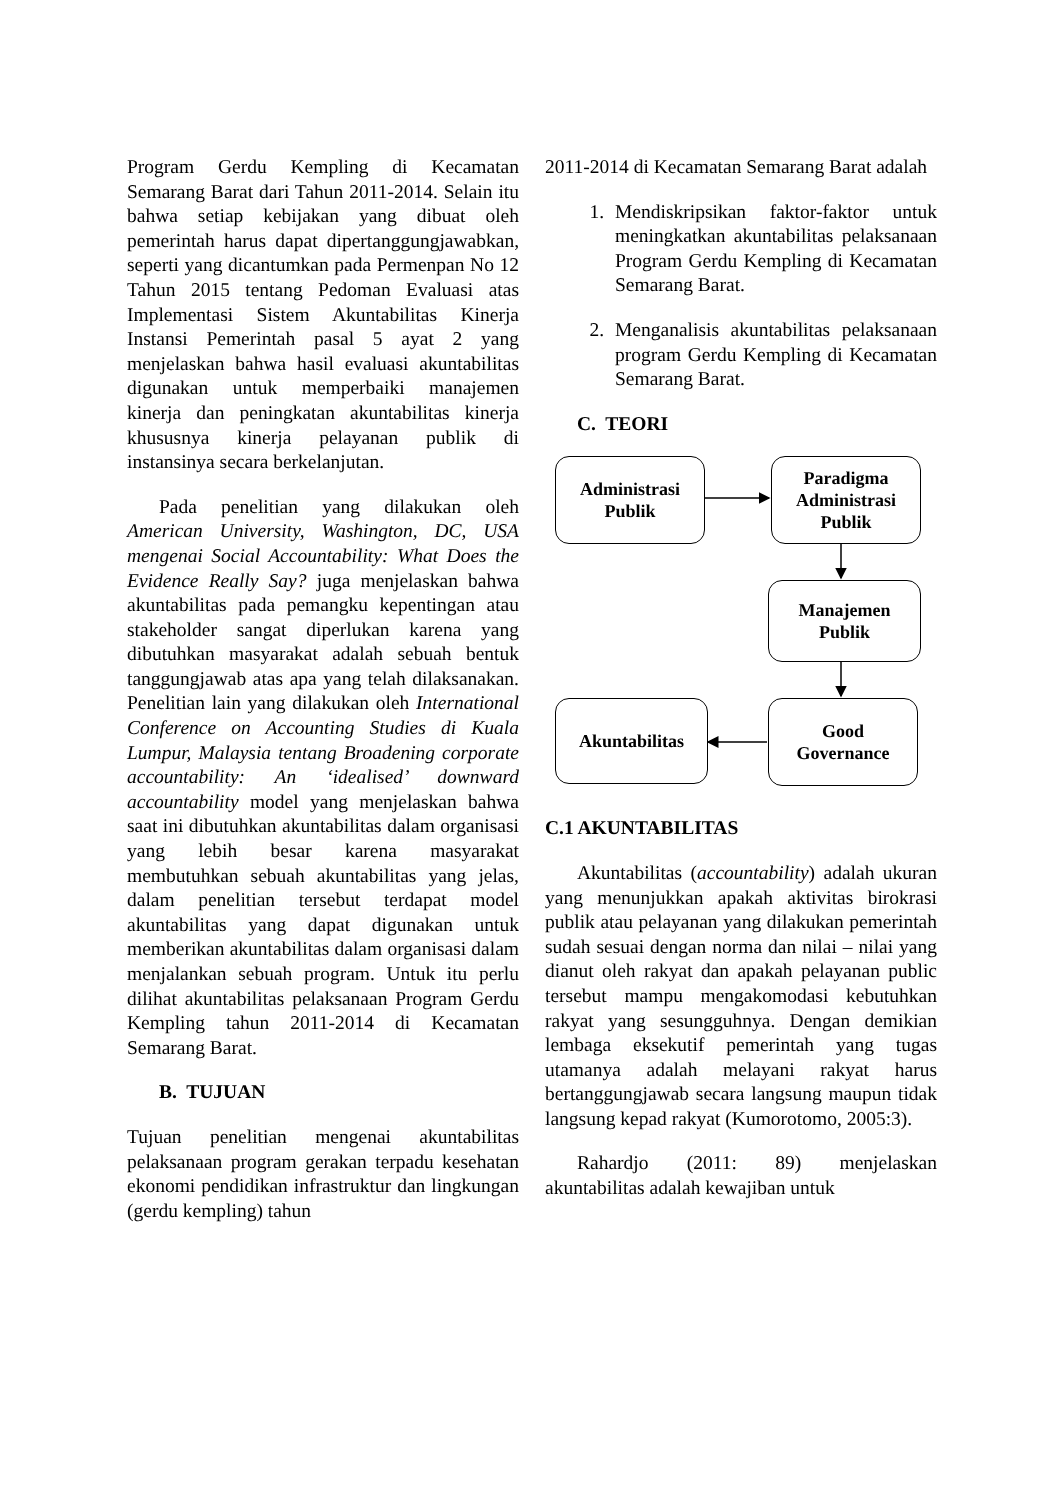Program Gerdu Kempling di Kecamatan Semarang Barat dari Tahun 2011-2014. Selain itu bahwa setiap kebijakan yang dibuat oleh pemerintah harus dapat dipertanggungjawabkan, seperti yang dicantumkan pada Permenpan No 12 Tahun 2015 tentang Pedoman Evaluasi atas Implementasi Sistem Akuntabilitas Kinerja Instansi Pemerintah pasal 5 ayat 2 yang menjelaskan bahwa hasil evaluasi akuntabilitas digunakan untuk memperbaiki manajemen kinerja dan peningkatan akuntabilitas kinerja khususnya kinerja pelayanan publik di instansinya secara berkelanjutan.
Pada penelitian yang dilakukan oleh American University, Washington, DC, USA mengenai Social Accountability: What Does the Evidence Really Say? juga menjelaskan bahwa akuntabilitas pada pemangku kepentingan atau stakeholder sangat diperlukan karena yang dibutuhkan masyarakat adalah sebuah bentuk tanggungjawab atas apa yang telah dilaksanakan. Penelitian lain yang dilakukan oleh International Conference on Accounting Studies di Kuala Lumpur, Malaysia tentang Broadening corporate accountability: An ‘idealised’ downward accountability model yang menjelaskan bahwa saat ini dibutuhkan akuntabilitas dalam organisasi yang lebih besar karena masyarakat membutuhkan sebuah akuntabilitas yang jelas, dalam penelitian tersebut terdapat model akuntabilitas yang dapat digunakan untuk memberikan akuntabilitas dalam organisasi dalam menjalankan sebuah program. Untuk itu perlu dilihat akuntabilitas pelaksanaan Program Gerdu Kempling tahun 2011-2014 di Kecamatan Semarang Barat.
B. TUJUAN
Tujuan penelitian mengenai akuntabilitas pelaksanaan program gerakan terpadu kesehatan ekonomi pendidikan infrastruktur dan lingkungan (gerdu kempling) tahun
2011-2014 di Kecamatan Semarang Barat adalah
1. Mendiskripsikan faktor-faktor untuk meningkatkan akuntabilitas pelaksanaan Program Gerdu Kempling di Kecamatan Semarang Barat.
2. Menganalisis akuntabilitas pelaksanaan program Gerdu Kempling di Kecamatan Semarang Barat.
C. TEORI
Administrasi
Publik
Paradigma
Administrasi
Publik
Manajemen
Publik
Akuntabilitas
Good
Governance
C.1 AKUNTABILITAS
Akuntabilitas (accountability) adalah ukuran yang menunjukkan apakah aktivitas birokrasi publik atau pelayanan yang dilakukan pemerintah sudah sesuai dengan norma dan nilai – nilai yang dianut oleh rakyat dan apakah pelayanan public tersebut mampu mengakomodasi kebutuhkan rakyat yang sesungguhnya. Dengan demikian lembaga eksekutif pemerintah yang tugas utamanya adalah melayani rakyat harus bertanggungjawab secara langsung maupun tidak langsung kepad rakyat (Kumorotomo, 2005:3).
Rahardjo (2011: 89) menjelaskan akuntabilitas adalah kewajiban untuk